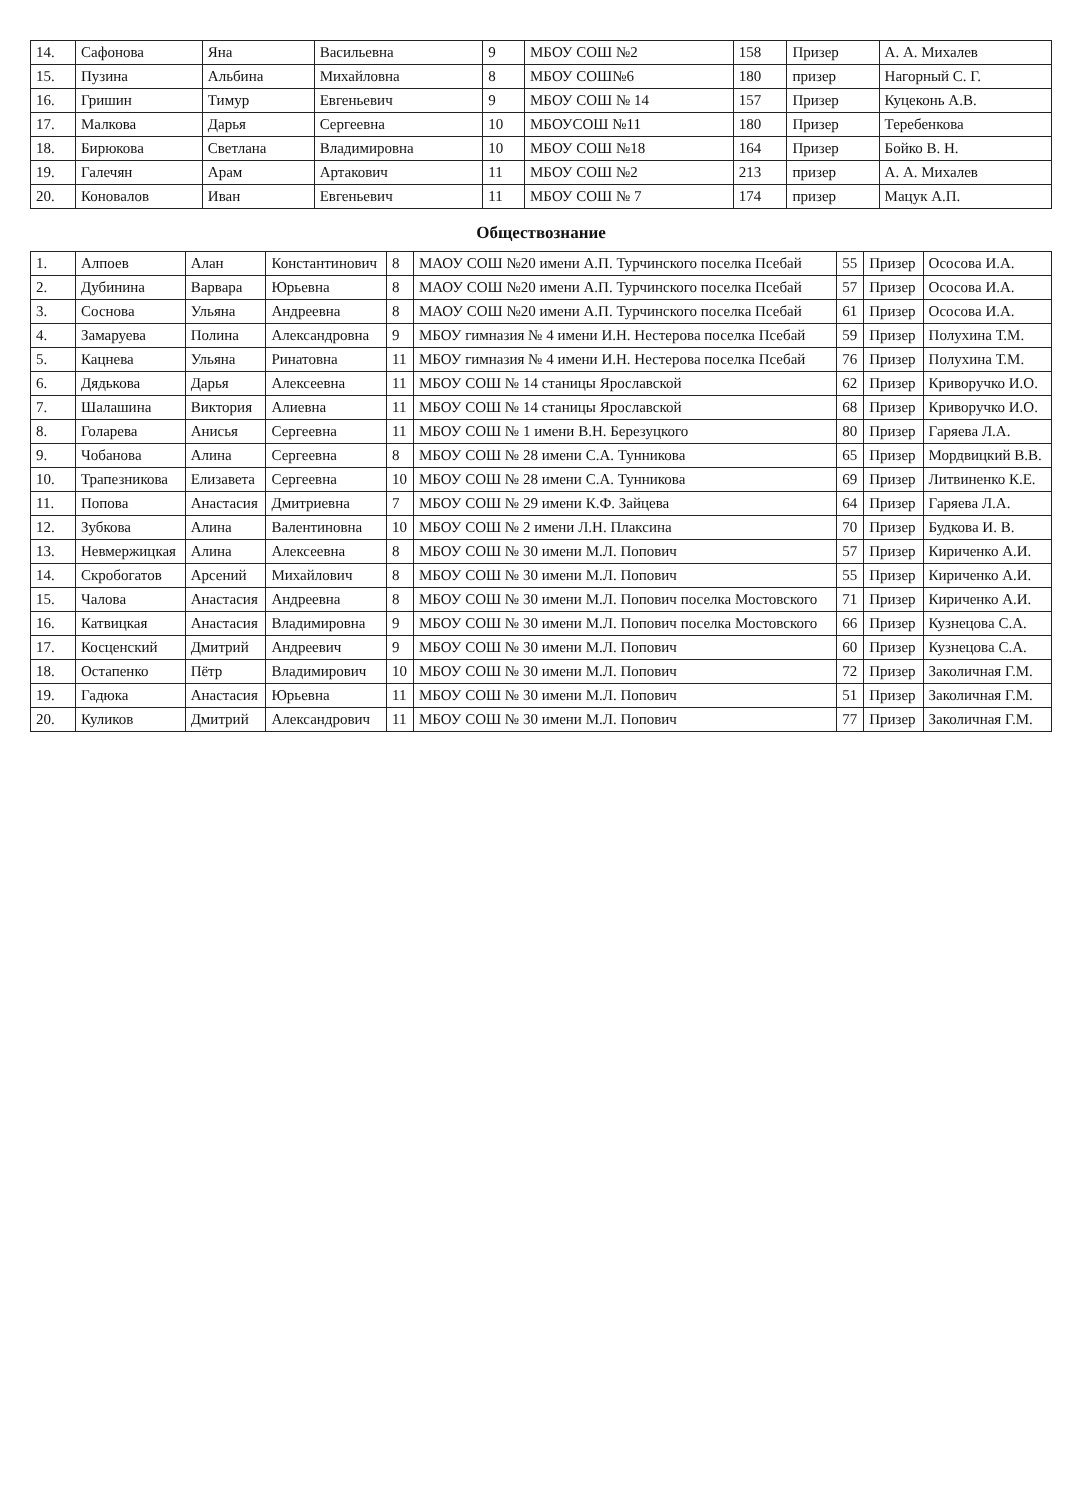| 14. | Сафонова | Яна | Васильевна | 9 | МБОУ СОШ №2 | 158 | Призер | А. А. Михалев |
| 15. | Пузина | Альбина | Михайловна | 8 | МБОУ СОШ№6 | 180 | призер | Нагорный С. Г. |
| 16. | Гришин | Тимур | Евгеньевич | 9 | МБОУ СОШ № 14 | 157 | Призер | Куцеконь А.В. |
| 17. | Малкова | Дарья | Сергеевна | 10 | МБОУСОШ №11 | 180 | Призер | Теребенкова |
| 18. | Бирюкова | Светлана | Владимировна | 10 | МБОУ СОШ №18 | 164 | Призер | Бойко В. Н. |
| 19. | Галечян | Арам | Артакович | 11 | МБОУ СОШ №2 | 213 | призер | А. А. Михалев |
| 20. | Коновалов | Иван | Евгеньевич | 11 | МБОУ СОШ № 7 | 174 | призер | Мацук А.П. |
Обществознание
| 1. | Алпоев | Алан | Константинович | 8 | МАОУ СОШ №20 имени А.П. Турчинского поселка Псебай | 55 | Призер | Ососова И.А. |
| 2. | Дубинина | Варвара | Юрьевна | 8 | МАОУ СОШ №20 имени А.П. Турчинского поселка Псебай | 57 | Призер | Ососова И.А. |
| 3. | Соснова | Ульяна | Андреевна | 8 | МАОУ СОШ №20 имени А.П. Турчинского поселка Псебай | 61 | Призер | Ососова И.А. |
| 4. | Замаруева | Полина | Александровна | 9 | МБОУ гимназия № 4 имени И.Н. Нестерова поселка Псебай | 59 | Призер | Полухина Т.М. |
| 5. | Кацнева | Ульяна | Ринатовна | 11 | МБОУ гимназия № 4 имени И.Н. Нестерова поселка Псебай | 76 | Призер | Полухина Т.М. |
| 6. | Дядькова | Дарья | Алексеевна | 11 | МБОУ СОШ № 14 станицы Ярославской | 62 | Призер | Криворучко И.О. |
| 7. | Шалашина | Виктория | Алиевна | 11 | МБОУ СОШ № 14 станицы Ярославской | 68 | Призер | Криворучко И.О. |
| 8. | Голарева | Анисья | Сергеевна | 11 | МБОУ СОШ № 1 имени В.Н. Березуцкого | 80 | Призер | Гаряева Л.А. |
| 9. | Чобанова | Алина | Сергеевна | 8 | МБОУ СОШ № 28 имени С.А. Тунникова | 65 | Призер | Мордвицкий В.В. |
| 10. | Трапезникова | Елизавета | Сергеевна | 10 | МБОУ СОШ № 28 имени С.А. Тунникова | 69 | Призер | Литвиненко К.Е. |
| 11. | Попова | Анастасия | Дмитриевна | 7 | МБОУ СОШ № 29 имени К.Ф. Зайцева | 64 | Призер | Гаряева Л.А. |
| 12. | Зубкова | Алина | Валентиновна | 10 | МБОУ СОШ № 2 имени Л.Н. Плаксина | 70 | Призер | Будкова И. В. |
| 13. | Невмержицкая | Алина | Алексеевна | 8 | МБОУ СОШ № 30 имени М.Л. Попович | 57 | Призер | Кириченко А.И. |
| 14. | Скробогатов | Арсений | Михайлович | 8 | МБОУ СОШ № 30 имени М.Л. Попович | 55 | Призер | Кириченко А.И. |
| 15. | Чалова | Анастасия | Андреевна | 8 | МБОУ СОШ № 30 имени М.Л. Попович поселка Мостовского | 71 | Призер | Кириченко А.И. |
| 16. | Катвицкая | Анастасия | Владимировна | 9 | МБОУ СОШ № 30 имени М.Л. Попович поселка Мостовского | 66 | Призер | Кузнецова С.А. |
| 17. | Косценский | Дмитрий | Андреевич | 9 | МБОУ СОШ № 30 имени М.Л. Попович | 60 | Призер | Кузнецова С.А. |
| 18. | Остапенко | Пётр | Владимирович | 10 | МБОУ СОШ № 30 имени М.Л. Попович | 72 | Призер | Заколичная Г.М. |
| 19. | Гадюка | Анастасия | Юрьевна | 11 | МБОУ СОШ № 30 имени М.Л. Попович | 51 | Призер | Заколичная Г.М. |
| 20. | Куликов | Дмитрий | Александрович | 11 | МБОУ СОШ № 30 имени М.Л. Попович | 77 | Призер | Заколичная Г.М. |